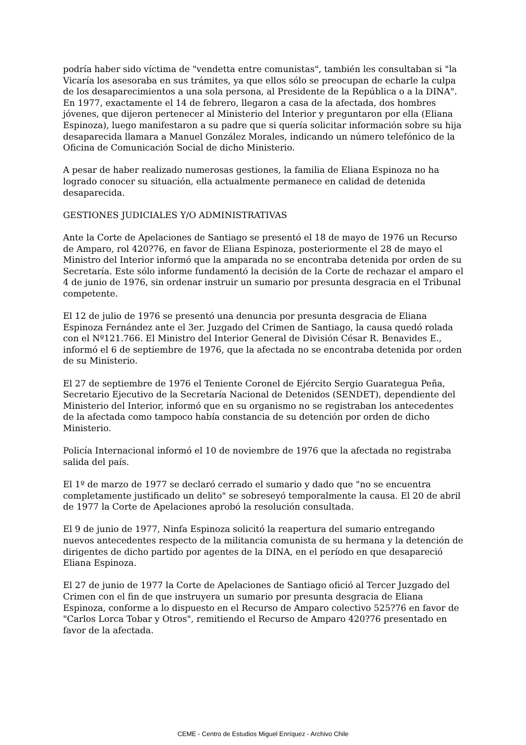podría haber sido víctima de "vendetta entre comunistas", también les consultaban si "la Vicaría los asesoraba en sus trámites, ya que ellos sólo se preocupan de echarle la culpa de los desaparecimientos a una sola persona, al Presidente de la República o a la DINA". En 1977, exactamente el 14 de febrero, llegaron a casa de la afectada, dos hombres jóvenes, que dijeron pertenecer al Ministerio del Interior y preguntaron por ella (Eliana Espinoza), luego manifestaron a su padre que si quería solicitar información sobre su hija desaparecida llamara a Manuel González Morales, indicando un número telefónico de la Oficina de Comunicación Social de dicho Ministerio.
A pesar de haber realizado numerosas gestiones, la familia de Eliana Espinoza no ha logrado conocer su situación, ella actualmente permanece en calidad de detenida desaparecida.
GESTIONES JUDICIALES Y/O ADMINISTRATIVAS
Ante la Corte de Apelaciones de Santiago se presentó el 18 de mayo de 1976 un Recurso de Amparo, rol 420?76, en favor de Eliana Espinoza, posteriormente el 28 de mayo el Ministro del Interior informó que la amparada no se encontraba detenida por orden de su Secretaría. Este sólo informe fundamentó la decisión de la Corte de rechazar el amparo el 4 de junio de 1976, sin ordenar instruir un sumario por presunta desgracia en el Tribunal competente.
El 12 de julio de 1976 se presentó una denuncia por presunta desgracia de Eliana Espinoza Fernández ante el 3er. Juzgado del Crimen de Santiago, la causa quedó rolada con el Nº121.766. El Ministro del Interior General de División César R. Benavides E., informó el 6 de septiembre de 1976, que la afectada no se encontraba detenida por orden de su Ministerio.
El 27 de septiembre de 1976 el Teniente Coronel de Ejército Sergio Guarategua Peña, Secretario Ejecutivo de la Secretaría Nacional de Detenidos (SENDET), dependiente del Ministerio del Interior, informó que en su organismo no se registraban los antecedentes de la afectada como tampoco había constancia de su detención por orden de dicho Ministerio.
Policía Internacional informó el 10 de noviembre de 1976 que la afectada no registraba salida del país.
El 1º de marzo de 1977 se declaró cerrado el sumario y dado que "no se encuentra completamente justificado un delito" se sobreseyó temporalmente la causa. El 20 de abril de 1977 la Corte de Apelaciones aprobó la resolución consultada.
El 9 de junio de 1977, Ninfa Espinoza solicitó la reapertura del sumario entregando nuevos antecedentes respecto de la militancia comunista de su hermana y la detención de dirigentes de dicho partido por agentes de la DINA, en el período en que desapareció Eliana Espinoza.
El 27 de junio de 1977 la Corte de Apelaciones de Santiago ofició al Tercer Juzgado del Crimen con el fin de que instruyera un sumario por presunta desgracia de Eliana Espinoza, conforme a lo dispuesto en el Recurso de Amparo colectivo 525?76 en favor de "Carlos Lorca Tobar y Otros", remitiendo el Recurso de Amparo 420?76 presentado en favor de la afectada.
CEME - Centro de Estudios Miguel Enríquez - Archivo Chile